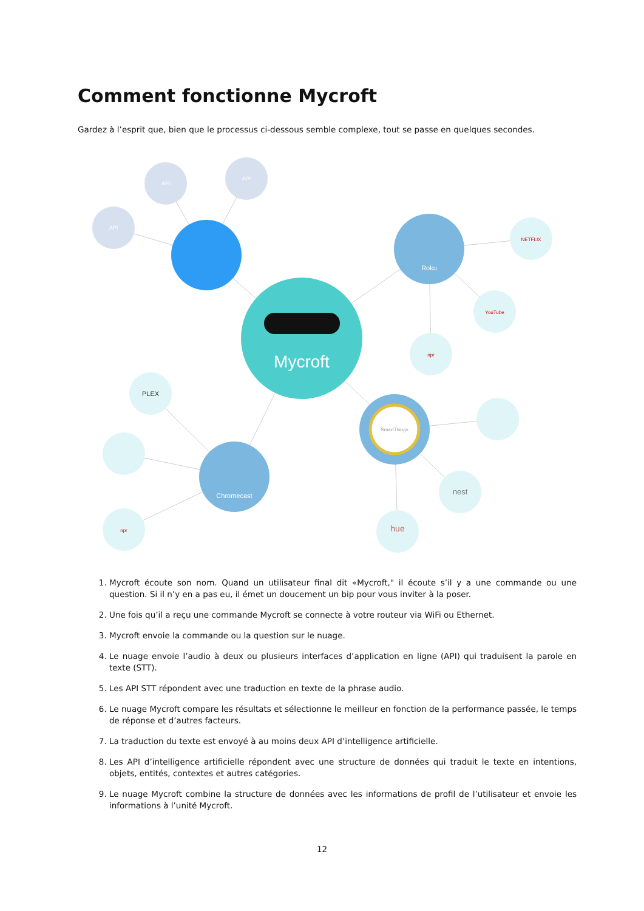Comment fonctionne Mycroft
Gardez à l’esprit que, bien que le processus ci-dessous semble complexe, tout se passe en quelques secondes.
Mycroft
Roku
Chromecast
SmartThings
NETFLIX
YouTube
npr
PLEX
npr
nest
hue
API
API
API
1. Mycroft écoute son nom. Quand un utilisateur final dit «Mycroft," il écoute s’il y a une commande ou une question. Si il n’y en a pas eu, il émet un doucement un bip pour vous inviter à la poser.
2. Une fois qu’il a reçu une commande Mycroft se connecte à votre routeur via WiFi ou Ethernet.
3. Mycroft envoie la commande ou la question sur le nuage.
4. Le nuage envoie l’audio à deux ou plusieurs interfaces d’application en ligne (API) qui traduisent la parole en texte (STT).
5. Les API STT répondent avec une traduction en texte de la phrase audio.
6. Le nuage Mycroft compare les résultats et sélectionne le meilleur en fonction de la performance passée, le temps de réponse et d’autres facteurs.
7. La traduction du texte est envoyé à au moins deux API d’intelligence artificielle.
8. Les API d’intelligence artificielle répondent avec une structure de données qui traduit le texte en intentions, objets, entités, contextes et autres catégories.
9. Le nuage Mycroft combine la structure de données avec les informations de profil de l’utilisateur et envoie les informations à l’unité Mycroft.
12